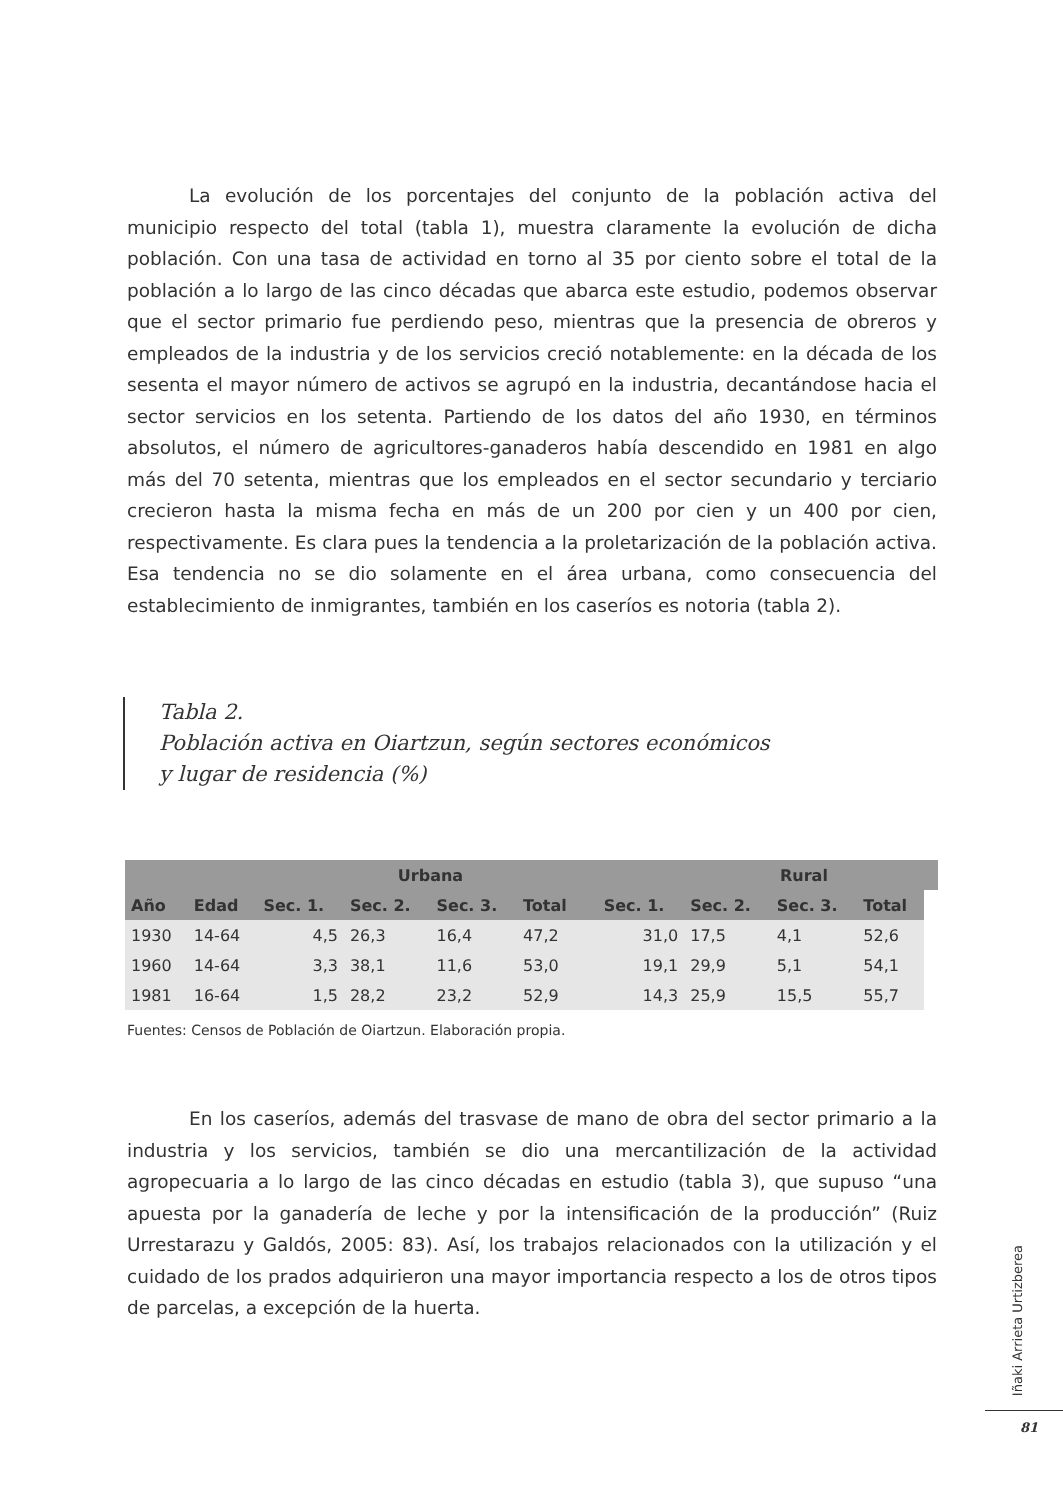La evolución de los porcentajes del conjunto de la población activa del municipio respecto del total (tabla 1), muestra claramente la evolución de dicha población. Con una tasa de actividad en torno al 35 por ciento sobre el total de la población a lo largo de las cinco décadas que abarca este estudio, podemos observar que el sector primario fue perdiendo peso, mientras que la presencia de obreros y empleados de la industria y de los servicios creció notablemente: en la década de los sesenta el mayor número de activos se agrupó en la industria, decantándose hacia el sector servicios en los setenta. Partiendo de los datos del año 1930, en términos absolutos, el número de agricultores-ganaderos había descendido en 1981 en algo más del 70 setenta, mientras que los empleados en el sector secundario y terciario crecieron hasta la misma fecha en más de un 200 por cien y un 400 por cien, respectivamente. Es clara pues la tendencia a la proletarización de la población activa. Esa tendencia no se dio solamente en el área urbana, como consecuencia del establecimiento de inmigrantes, también en los caseríos es notoria (tabla 2).
Tabla 2.
Población activa en Oiartzun, según sectores económicos
y lugar de residencia (%)
| | | | Urbana | | | | | Rural | | | |
| --- | --- | --- | --- | --- | --- | --- | --- | --- | --- | --- | --- |
| Año | Edad | Sec. 1. | Sec. 2. | Sec. 3. | Total | | Sec. 1. | Sec. 2. | Sec. 3. | Total | |
| 1930 | 14-64 | 4,5 | 26,3 | 16,4 | 47,2 | | 31,0 | 17,5 | 4,1 | 52,6 | |
| 1960 | 14-64 | 3,3 | 38,1 | 11,6 | 53,0 | | 19,1 | 29,9 | 5,1 | 54,1 | |
| 1981 | 16-64 | 1,5 | 28,2 | 23,2 | 52,9 | | 14,3 | 25,9 | 15,5 | 55,7 | |
Fuentes: Censos de Población de Oiartzun. Elaboración propia.
En los caseríos, además del trasvase de mano de obra del sector primario a la industria y los servicios, también se dio una mercantilización de la actividad agropecuaria a lo largo de las cinco décadas en estudio (tabla 3), que supuso “una apuesta por la ganadería de leche y por la intensificación de la producción” (Ruiz Urrestarazu y Galdós, 2005: 83). Así, los trabajos relacionados con la utilización y el cuidado de los prados adquirieron una mayor importancia respecto a los de otros tipos de parcelas, a excepción de la huerta.
Iñaki Arrieta Urtizberea
81